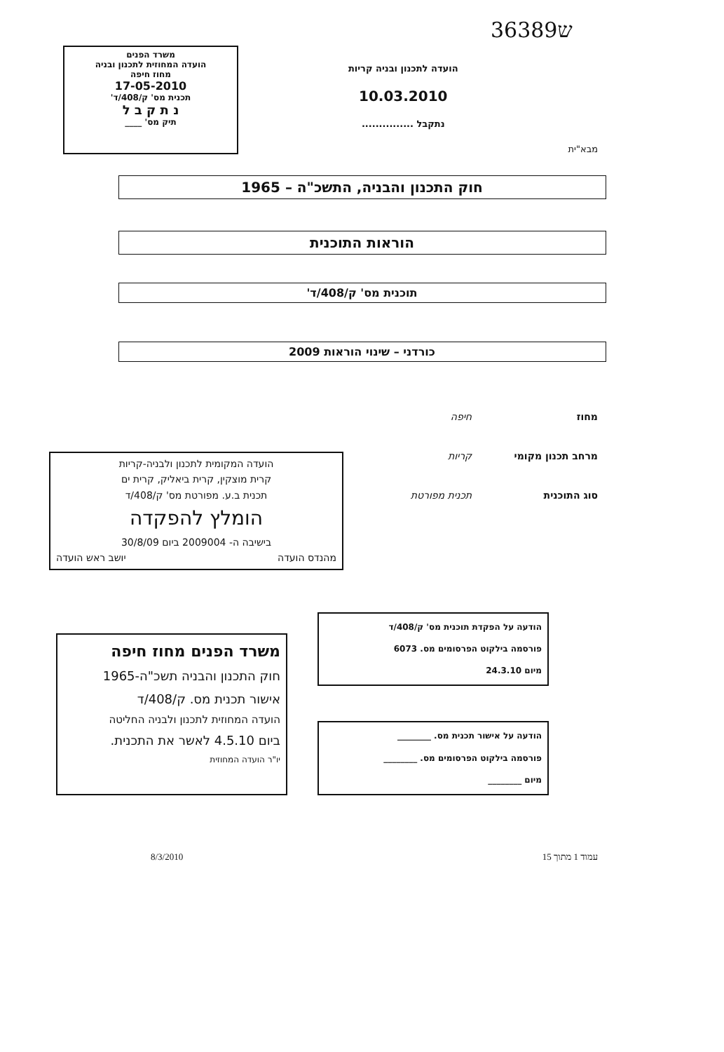3ש6389
מבא"ית
הועדה לתכנון ובניה קריות
10.03.2010
נתקבל ...............
משרד הפנים
הועדה המחוזית לתכנון ובניה
מחוז חיפה
17-05-2010
תכנית מס' ק/408/ד'
נ ת ק ב ל
תיק מס' ____
חוק התכנון והבניה, התשכ"ה – 1965
הוראות התוכנית
תוכנית מס' ק/408/ד'
כורדני – שינוי הוראות 2009
מחוז חיפה
מרחב תכנון מקומי קריות
סוג התוכנית תכנית מפורטת
הועדה המקומית לתכנון ולבניה-קריות
קרית מוצקין, קרית ביאליק, קרית ים
תכנית ב.ע. מפורטת מס' ק/408/ד
הומלץ להפקדה
בישיבה ה- 2009004 ביום 30/8/09
מהנדס הועדה יושב ראש הועדה
הודעה על הפקדת תוכנית מס' ק/408/ד
פורסמה בילקוט הפרסומים מס. 6073
מיום 24.3.10
הודעה על אישור תכנית מס. ________
פורסמה בילקוט הפרסומים מס. ________
מיום ________
משרד הפנים מחוז חיפה
חוק התכנון והבניה תשכ"ה-1965
אישור תכנית מס. ק/408/ד
הועדה המחוזית לתכנון ולבניה החליטה
ביום 4.5.10 לאשר את התכנית.
יו"ר הועדה המחוזית
עמוד 1 מתוך 15 8/3/2010